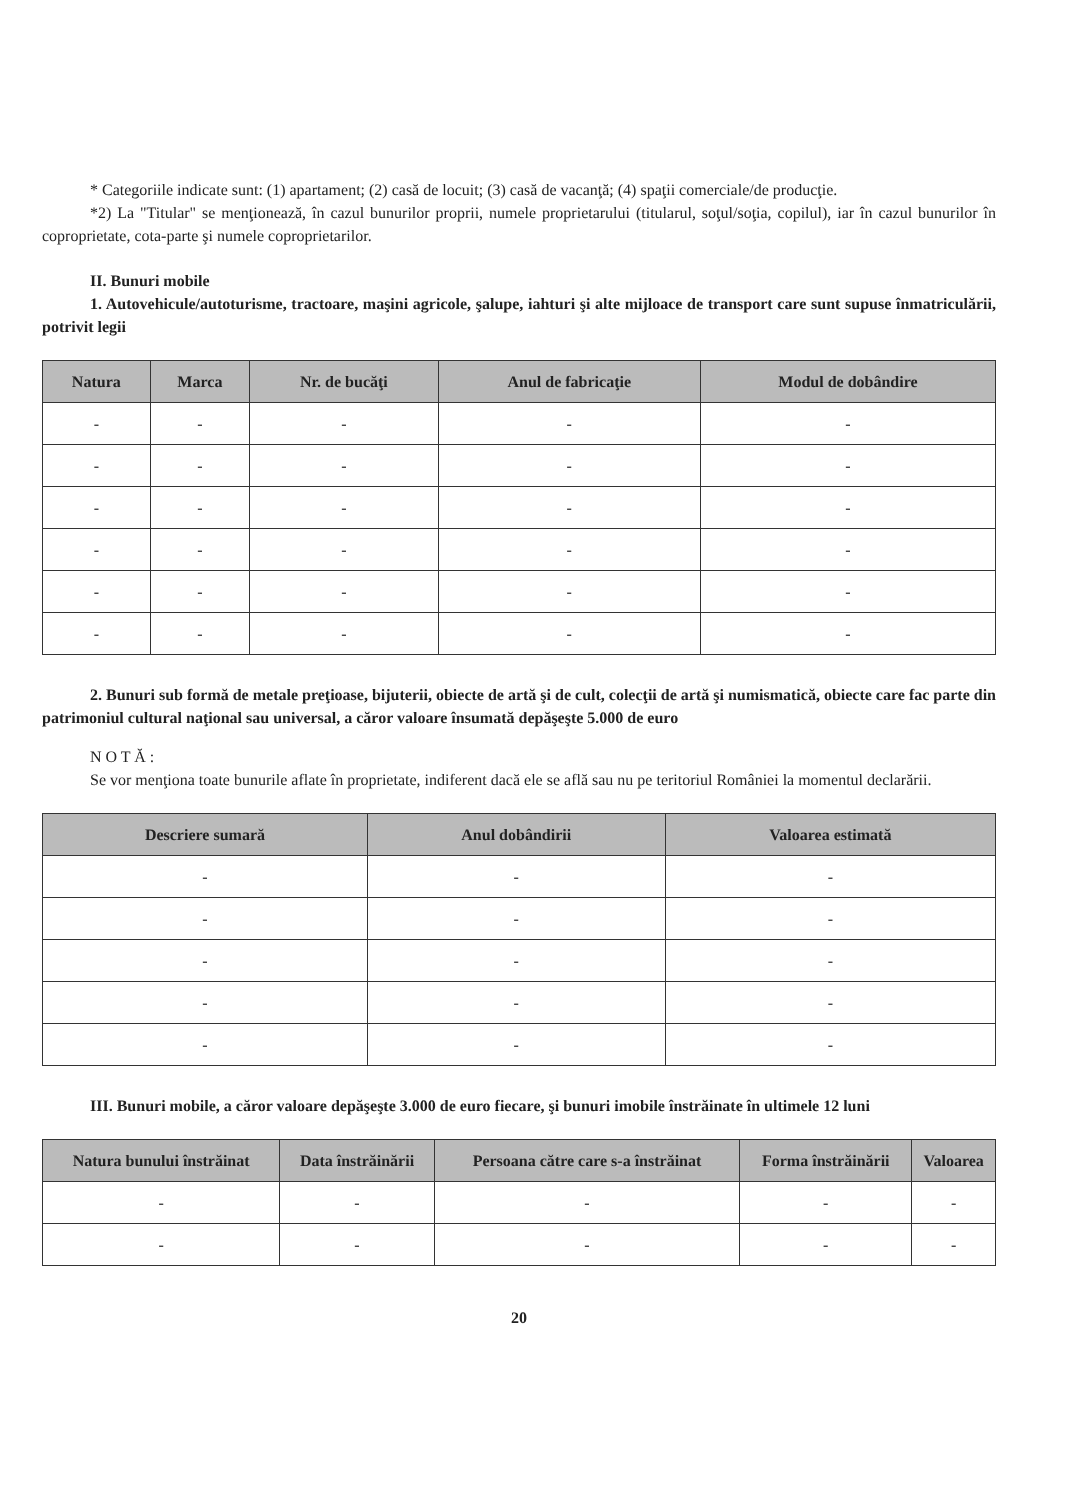* Categoriile indicate sunt: (1) apartament; (2) casă de locuit; (3) casă de vacanţă; (4) spaţii comerciale/de producţie.
*2) La "Titular" se menţionează, în cazul bunurilor proprii, numele proprietarului (titularul, soţul/soţia, copilul), iar în cazul bunurilor în coproprietate, cota-parte şi numele coproprietarilor.
II. Bunuri mobile
1. Autovehicule/autoturisme, tractoare, maşini agricole, şalupe, iahturi şi alte mijloace de transport care sunt supuse înmatriculării, potrivit legii
| Natura | Marca | Nr. de bucăţi | Anul de fabricaţie | Modul de dobândire |
| --- | --- | --- | --- | --- |
| - | - | - | - | - |
| - | - | - | - | - |
| - | - | - | - | - |
| - | - | - | - | - |
| - | - | - | - | - |
| - | - | - | - | - |
2. Bunuri sub formă de metale preţioase, bijuterii, obiecte de artă şi de cult, colecţii de artă şi numismatică, obiecte care fac parte din patrimoniul cultural naţional sau universal, a căror valoare însumată depăşeşte 5.000 de euro
N O T Ă :
Se vor menţiona toate bunurile aflate în proprietate, indiferent dacă ele se află sau nu pe teritoriul României la momentul declarării.
| Descriere sumară | Anul dobândirii | Valoarea estimată |
| --- | --- | --- |
| - | - | - |
| - | - | - |
| - | - | - |
| - | - | - |
| - | - | - |
III. Bunuri mobile, a căror valoare depăşeşte 3.000 de euro fiecare, şi bunuri imobile înstrăinate în ultimele 12 luni
| Natura bunului înstrăinat | Data înstrăinării | Persoana către care s-a înstrăinat | Forma înstrăinării | Valoarea |
| --- | --- | --- | --- | --- |
| - | - | - | - | - |
| - | - | - | - | - |
20